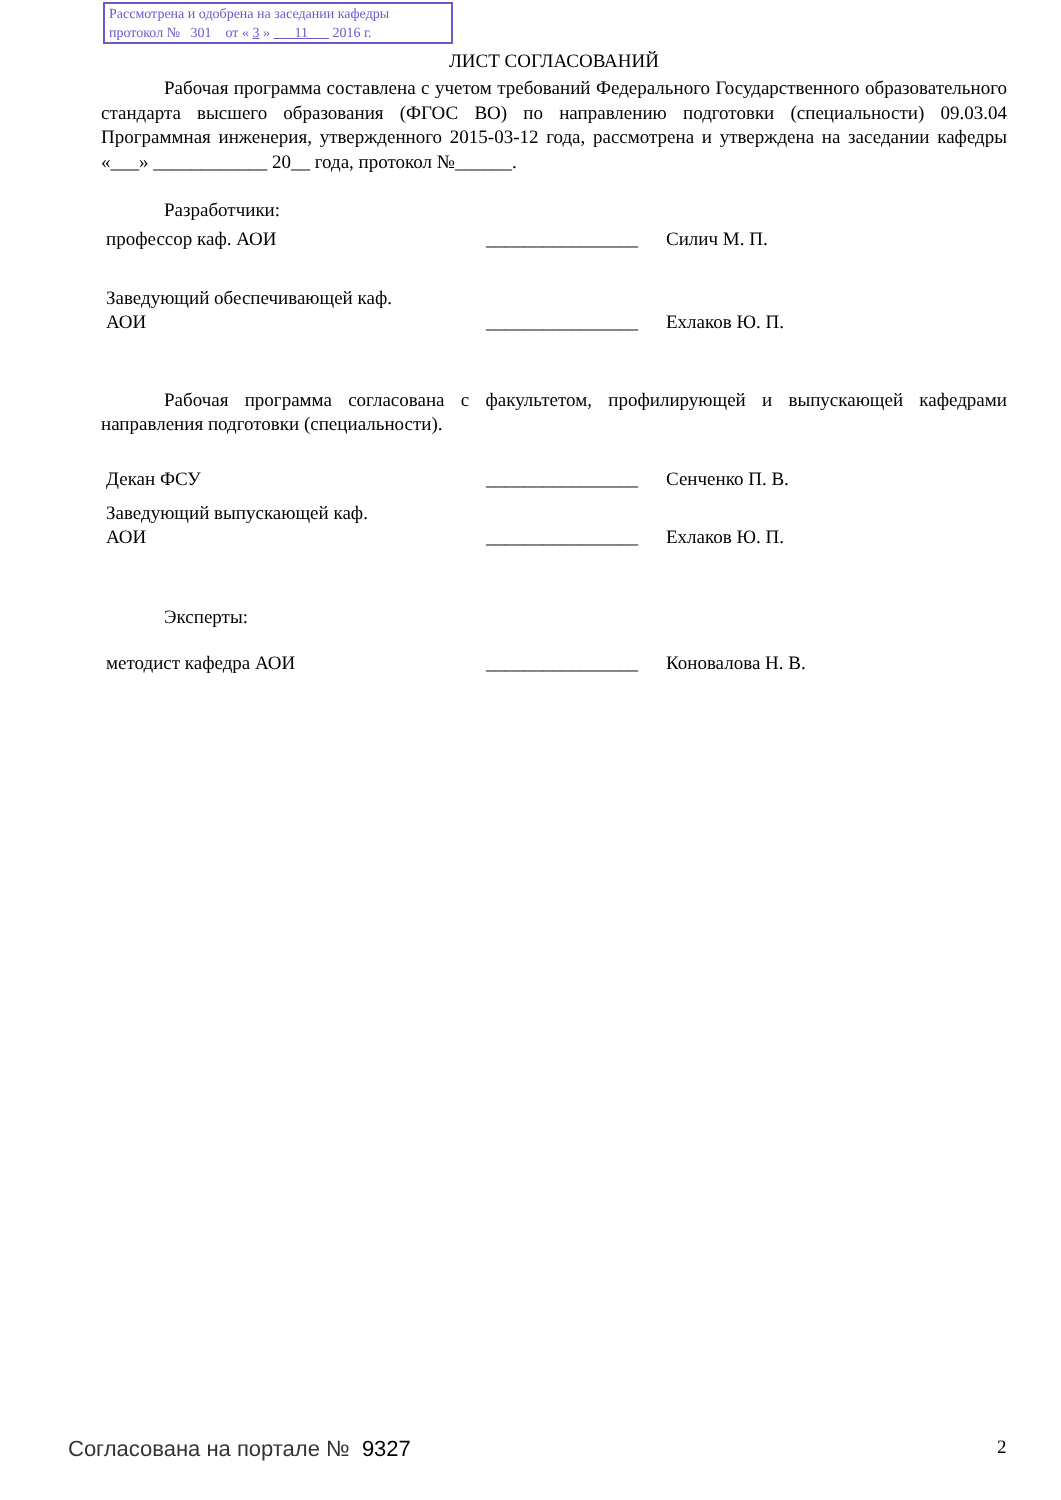Рассмотрена и одобрена на заседании кафедры
протокол № 301 от « 3 » 11 2016 г.
ЛИСТ СОГЛАСОВАНИЙ
Рабочая программа составлена с учетом требований Федерального Государственного образовательного стандарта высшего образования (ФГОС ВО) по направлению подготовки (специальности) 09.03.04 Программная инженерия, утвержденного 2015-03-12 года, рассмотрена и утверждена на заседании кафедры «___» ____________ 20__ года, протокол №______.
Разработчики:
профессор каф. АОИ ________________
Силич М. П.
Заведующий обеспечивающей каф.
АОИ
________________
Ехлаков Ю. П.
Рабочая программа согласована с факультетом, профилирующей и выпускающей кафедрами направления подготовки (специальности).
Декан ФСУ ________________
Сенченко П. В.
Заведующий выпускающей каф.
АОИ
________________
Ехлаков Ю. П.
Эксперты:
методист кафедра АОИ ________________
Коновалова Н. В.
Согласована на портале № 9327 2